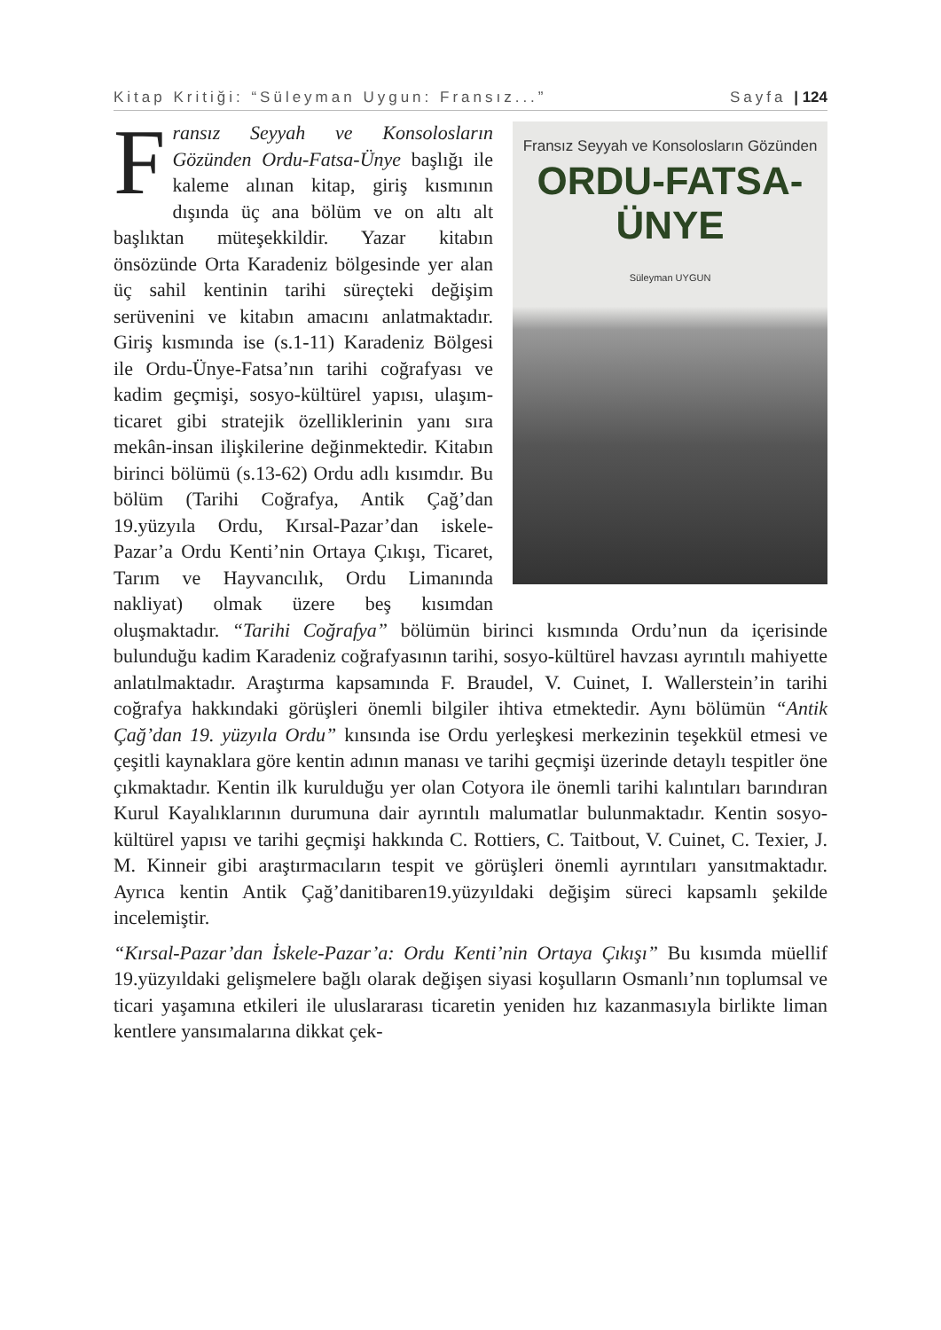Kitap Kritiği: “Süleyman Uygun: Fransız...” Sayfa | 124
Fransız Seyyah ve Konsolosların Gözünden
ORDU-FATSA-ÜNYE
Süleyman UYGUN
Fransız Seyyah ve Konsolosların Gözünden Ordu-Fatsa-Ünye başlığı ile kaleme alınan kitap, giriş kısmının dışında üç ana bölüm ve on altı alt başlıktan müteşekkildir. Yazar kitabın önsözünde Orta Karadeniz bölgesinde yer alan üç sahil kentinin tarihi süreçteki değişim serüvenini ve kitabın amacını anlatmaktadır. Giriş kısmında ise (s.1-11) Karadeniz Bölgesi ile Ordu-Ünye-Fatsa’nın tarihi coğrafyası ve kadim geçmişi, sosyo-kültürel yapısı, ulaşım-ticaret gibi stratejik özelliklerinin yanı sıra mekân-insan ilişkilerine değinmektedir. Kitabın birinci bölümü (s.13-62) Ordu adlı kısımdır. Bu bölüm (Tarihi Coğrafya, Antik Çağ’dan 19.yüzyıla Ordu, Kırsal-Pazar’dan iskele-Pazar’a Ordu Kenti’nin Ortaya Çıkışı, Ticaret, Tarım ve Hayvancılık, Ordu Limanında nakliyat) olmak üzere beş kısımdan oluşmaktadır. “Tarihi Coğrafya” bölümün birinci kısmında Ordu’nun da içerisinde bulunduğu kadim Karadeniz coğrafyasının tarihi, sosyo-kültürel havzası ayrıntılı mahiyette anlatılmaktadır. Araştırma kapsamında F. Braudel, V. Cuinet, I. Wallerstein’in tarihi coğrafya hakkındaki görüşleri önemli bilgiler ihtiva etmektedir. Aynı bölümün “Antik Çağ’dan 19. yüzyıla Ordu” kınsında ise Ordu yerleşkesi merkezinin teşekkül etmesi ve çeşitli kaynaklara göre kentin adının manası ve tarihi geçmişi üzerinde detaylı tespitler öne çıkmaktadır. Kentin ilk kurulduğu yer olan Cotyora ile önemli tarihi kalıntıları barındıran Kurul Kayalıklarının durumuna dair ayrıntılı malumatlar bulunmaktadır. Kentin sosyo-kültürel yapısı ve tarihi geçmişi hakkında C. Rottiers, C. Taitbout, V. Cuinet, C. Texier, J. M. Kinneir gibi araştırmacıların tespit ve görüşleri önemli ayrıntıları yansıtmaktadır. Ayrıca kentin Antik Çağ’danitibaren19.yüzyıldaki değişim süreci kapsamlı şekilde incelemiştir.
“Kırsal-Pazar’dan İskele-Pazar’a: Ordu Kenti’nin Ortaya Çıkışı” Bu kısımda müellif 19.yüzyıldaki gelişmelere bağlı olarak değişen siyasi koşulların Osmanlı’nın toplumsal ve ticari yaşamına etkileri ile uluslararası ticaretin yeniden hız kazanmasıyla birlikte liman kentlere yansımalarına dikkat çek-